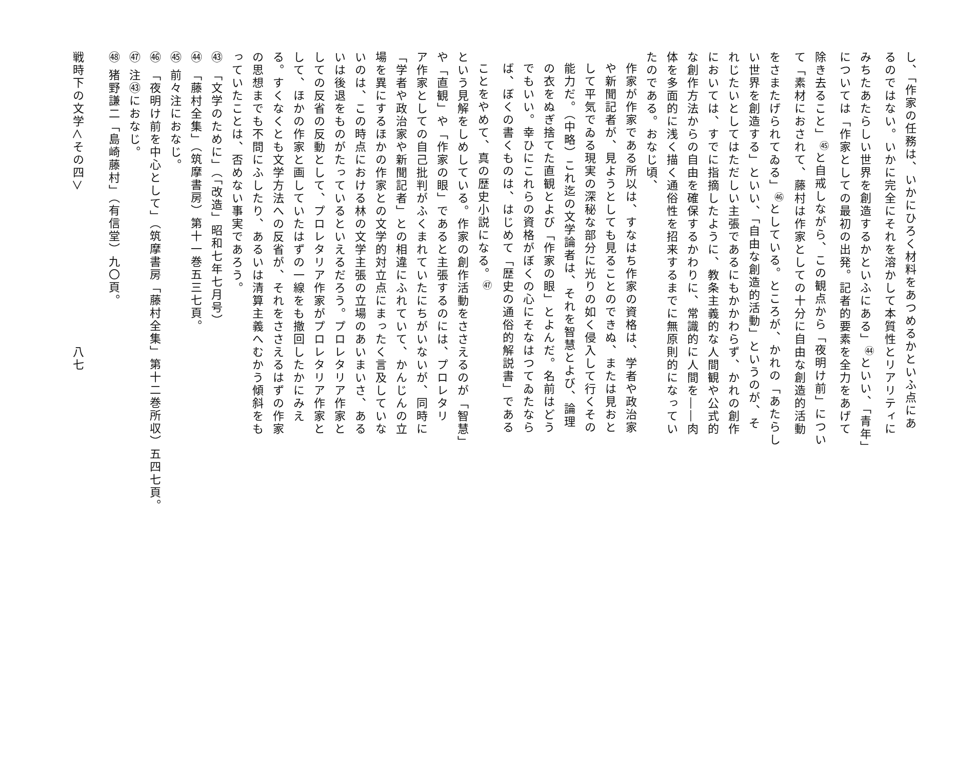し、「作家の任務は、いかにひろく材料をあつめるかといふ点にあ
るのではない。いかに完全にそれを溶かして本質性とリアリティに
みちたあたらしい世界を創造するかといふにある」<sup>㊹</sup>といい、「青年」
については「作家としての最初の出発。記者的要素を全力をあげて
除き去ること」<sup>㊺</sup>と自戒しながら、この観点から「夜明け前」につい
て「素材におされて、藤村は作家としての十分に自由な創造的活動
をさまたげられてゐる」<sup>㊻</sup>としている。ところが、かれの「あたらし
い世界を創造する」といい、「自由な創造的活動」というのが、そ
れじたいとしてはただしい主張であるにもかかわらず、かれの創作
においては、すでに指摘したように、教条主義的な人間観や公式的
な創作方法からの自由を確保するかわりに、常識的に人間を――肉
体を多面的に浅く描く通俗性を招来するまでに無原則的になってい
たのである。おなじ頃、
作家が作家である所以は、すなはち作家の資格は、学者や政治家
や新聞記者が、見ようとしても見ることのできぬ、または見おと
して平気でゐる現実の深秘な部分に光りの如く侵入して行くその
能力だ。（中略）これ迄の文学論者は、それを智慧とよび、論理
の衣をぬぎ捨てた直観とよび「作家の眼」とよんだ。名前はどう
でもいい。幸ひにこれらの資格がぼくの心にそなはつてゐたなら
ば、ぼくの書くものは、はじめて「歴史の通俗的解説書」である
ことをやめて、真の歴史小説になる。<sup>㊼</sup>
という見解をしめしている。作家の創作活動をささえるのが「智慧」
や「直観」や「作家の眼」であると主張するのには、プロレタリ
ア作家としての自己批判がふくまれていたにちがいないが、同時に
「学者や政治家や新聞記者」との相違にふれていて、かんじんの立
場を異にするほかの作家との文学的対立点にまったく言及していな
いのは、この時点における林の文学主張の立場のあいまいさ、ある
いは後退をものがたっているといえるだろう。プロレタリア作家と
しての反省の反動として、プロレタリア作家がプロレタリア作家と
して、ほかの作家と画していたはずの一線をも撤回したかにみえ
る。すくなくとも文学方法への反省が、それをささえるはずの作家
の思想までも不問にふしたり、あるいは清算主義へむかう傾斜をも
っていたことは、否めない事実であろう。
㊸ 「文学のために」（「改造」昭和七年七月号）
㊹ 「藤村全集」（筑摩書房）第十一巻五三七頁。
㊺ 前々注におなじ。
㊻ 「夜明け前を中心として」（筑摩書房「藤村全集」第十二巻所収）五四七頁。
㊼ 注㊸におなじ。
㊽ 猪野謙二「島崎藤村」（有信堂）九〇頁。
戦時下の文学＜その四＞　　　　　　　　　　　　八七